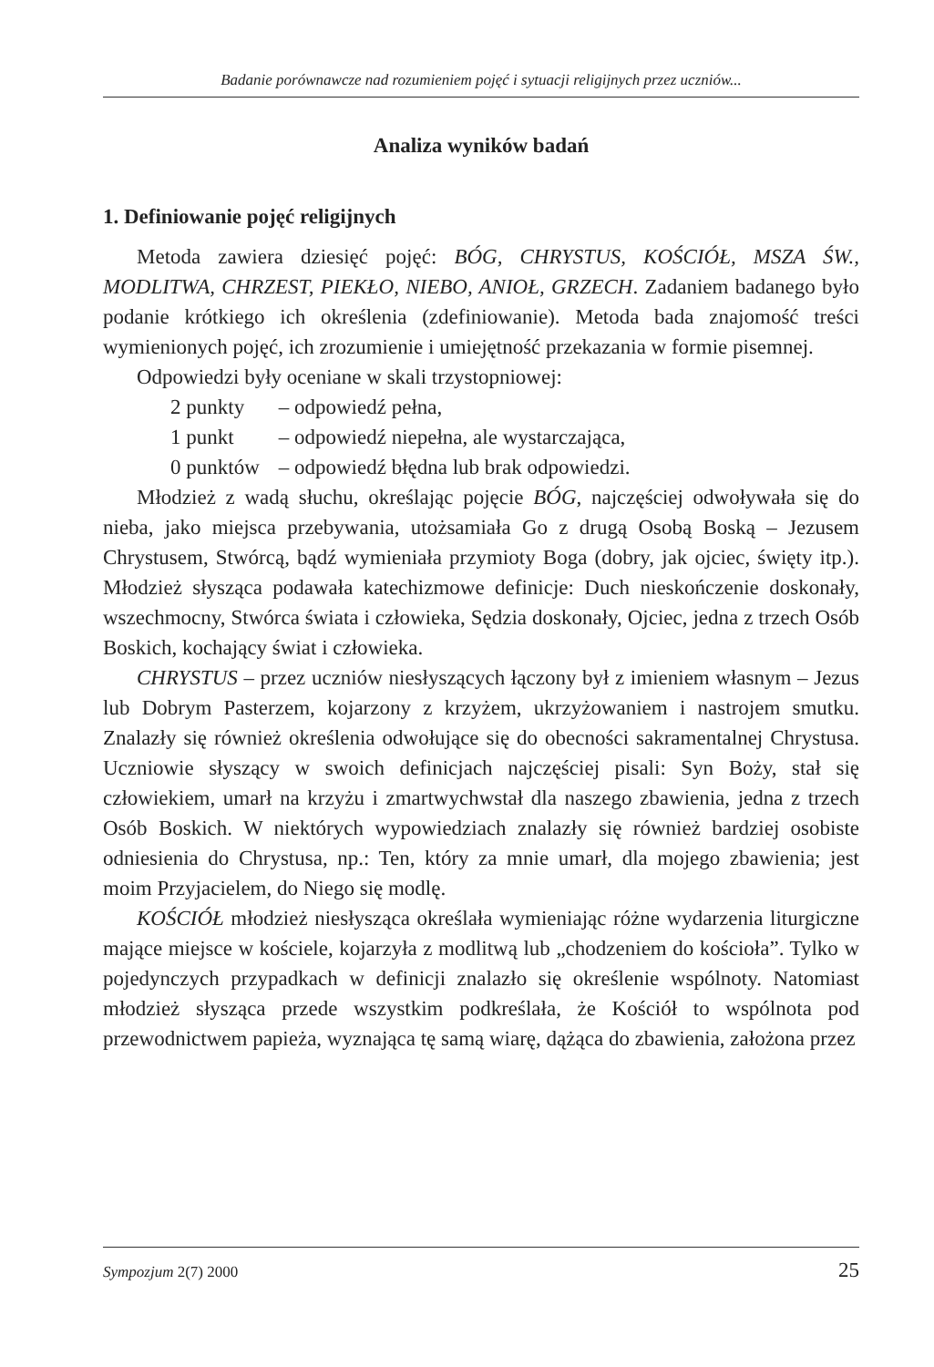Badanie porównawcze nad rozumieniem pojęć i sytuacji religijnych przez uczniów...
Analiza wyników badań
1. Definiowanie pojęć religijnych
Metoda zawiera dziesięć pojęć: BÓG, CHRYSTUS, KOŚCIÓŁ, MSZA ŚW., MODLITWA, CHRZEST, PIEKŁO, NIEBO, ANIOŁ, GRZECH. Zadaniem badanego było podanie krótkiego ich określenia (zdefiniowanie). Metoda bada znajomość treści wymienionych pojęć, ich zrozumienie i umiejętność przekazania w formie pisemnej.
Odpowiedzi były oceniane w skali trzystopniowej:
2 punkty – odpowiedź pełna,
1 punkt – odpowiedź niepełna, ale wystarczająca,
0 punktów – odpowiedź błędna lub brak odpowiedzi.
Młodzież z wadą słuchu, określając pojęcie BÓG, najczęściej odwoływała się do nieba, jako miejsca przebywania, utożsamiała Go z drugą Osobą Boską – Jezusem Chrystusem, Stwórcą, bądź wymieniała przymioty Boga (dobry, jak ojciec, święty itp.). Młodzież słysząca podawała katechizmowe definicje: Duch nieskończenie doskonały, wszechmocny, Stwórca świata i człowieka, Sędzia doskonały, Ojciec, jedna z trzech Osób Boskich, kochający świat i człowieka.
CHRYSTUS – przez uczniów niesłyszących łączony był z imieniem własnym – Jezus lub Dobrym Pasterzem, kojarzony z krzyżem, ukrzyżowaniem i nastrojem smutku. Znalazły się również określenia odwołujące się do obecności sakramentalnej Chrystusa. Uczniowie słyszący w swoich definicjach najczęściej pisali: Syn Boży, stał się człowiekiem, umarł na krzyżu i zmartwychwstał dla naszego zbawienia, jedna z trzech Osób Boskich. W niektórych wypowiedziach znalazły się również bardziej osobiste odniesienia do Chrystusa, np.: Ten, który za mnie umarł, dla mojego zbawienia; jest moim Przyjacielem, do Niego się modlę.
KOŚCIÓŁ młodzież niesłysząca określała wymieniając różne wydarzenia liturgiczne mające miejsce w kościele, kojarzyła z modlitwą lub „chodzeniem do kościoła”. Tylko w pojedynczych przypadkach w definicji znalazło się określenie wspólnoty. Natomiast młodzież słysząca przede wszystkim podkreślała, że Kościół to wspólnota pod przewodnictwem papieża, wyznająca tę samą wiarę, dążąca do zbawienia, założona przez
Sympozjum 2(7) 2000 25